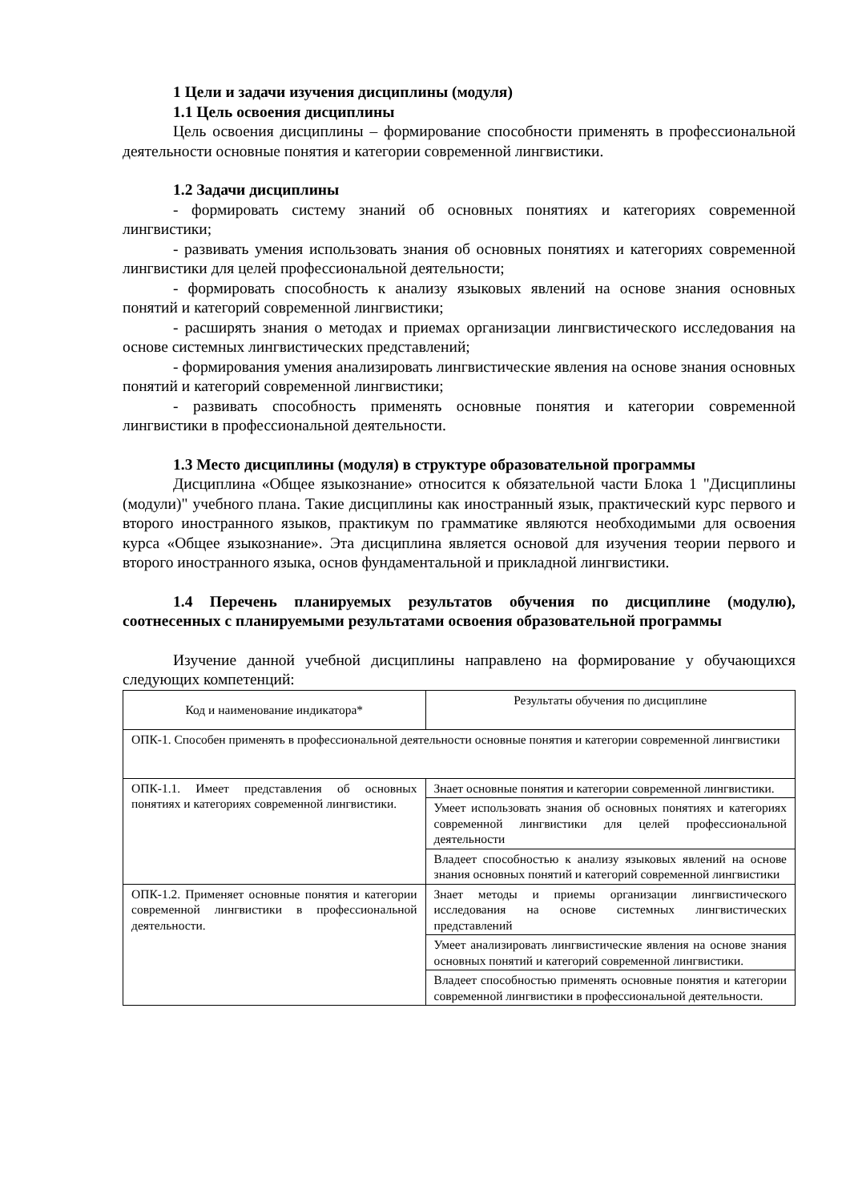1 Цели и задачи изучения дисциплины (модуля)
1.1 Цель освоения дисциплины
Цель освоения дисциплины – формирование способности применять в профессиональной деятельности основные понятия и категории современной лингвистики.
1.2 Задачи дисциплины
- формировать систему знаний об основных понятиях и категориях современной лингвистики;
- развивать умения использовать знания об основных понятиях и категориях современной лингвистики для целей профессиональной деятельности;
- формировать способность к анализу языковых явлений на основе знания основных понятий и категорий современной лингвистики;
- расширять знания о методах и приемах организации лингвистического исследования на основе системных лингвистических представлений;
- формирования умения анализировать лингвистические явления на основе знания основных понятий и категорий современной лингвистики;
- развивать способность применять основные понятия и категории современной лингвистики в профессиональной деятельности.
1.3 Место дисциплины (модуля) в структуре образовательной программы
Дисциплина «Общее языкознание» относится к обязательной части Блока 1 "Дисциплины (модули)" учебного плана. Такие дисциплины как иностранный язык, практический курс первого и второго иностранного языков, практикум по грамматике являются необходимыми для освоения курса «Общее языкознание». Эта дисциплина является основой для изучения теории первого и второго иностранного языка, основ фундаментальной и прикладной лингвистики.
1.4 Перечень планируемых результатов обучения по дисциплине (модулю), соотнесенных с планируемыми результатами освоения образовательной программы
Изучение данной учебной дисциплины направлено на формирование у обучающихся следующих компетенций:
| Код и наименование индикатора* | Результаты обучения по дисциплине |
| ОПК-1. Способен применять в профессиональной деятельности основные понятия и категории современной лингвистики | |
| ОПК-1.1. Имеет представления об основных понятиях и категориях современной лингвистики. | Знает основные понятия и категории современной лингвистики. |
| | Умеет использовать знания об основных понятиях и категориях современной лингвистики для целей профессиональной деятельности |
| | Владеет способностью к анализу языковых явлений на основе знания основных понятий и категорий современной лингвистики |
| ОПК-1.2. Применяет основные понятия и категории современной лингвистики в профессиональной деятельности. | Знает методы и приемы организации лингвистического исследования на основе системных лингвистических представлений |
| | Умеет анализировать лингвистические явления на основе знания основных понятий и категорий современной лингвистики. |
| | Владеет способностью применять основные понятия и категории современной лингвистики в профессиональной деятельности. |